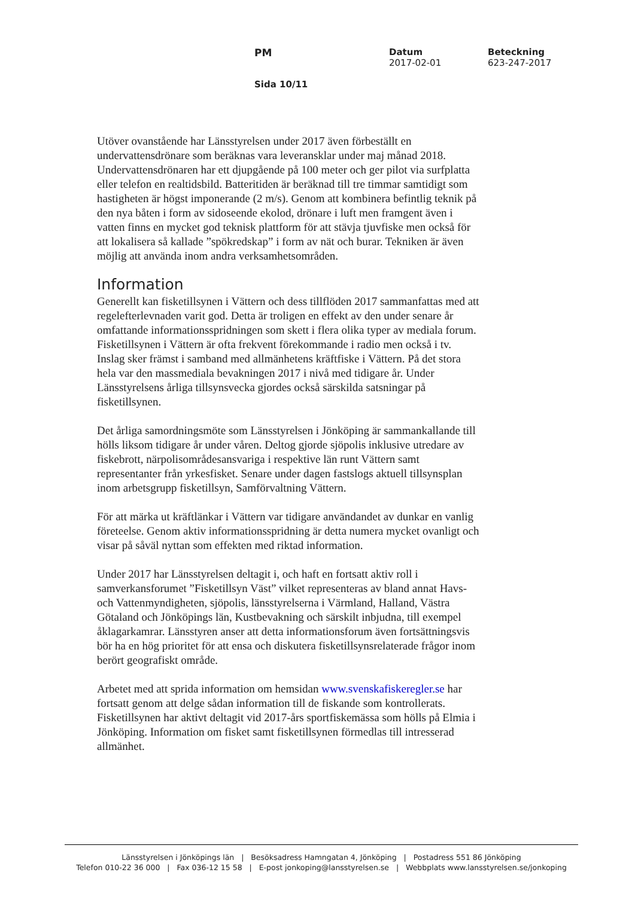PM Datum
2017-02-01
Beteckning
623-247-2017
Sida 10/11
Utöver ovanstående har Länsstyrelsen under 2017 även förbeställt en undervattensdrönare som beräknas vara leveransklar under maj månad 2018. Undervattensdrönaren har ett djupgående på 100 meter och ger pilot via surfplatta eller telefon en realtidsbild. Batteritiden är beräknad till tre timmar samtidigt som hastigheten är högst imponerande (2 m/s). Genom att kombinera befintlig teknik på den nya båten i form av sidoseende ekolod, drönare i luft men framgent även i vatten finns en mycket god teknisk plattform för att stävja tjuvfiske men också för att lokalisera så kallade ”spökredskap” i form av nät och burar. Tekniken är även möjlig att använda inom andra verksamhetsområden.
Information
Generellt kan fisketillsynen i Vättern och dess tillflöden 2017 sammanfattas med att regelefterlevnaden varit god. Detta är troligen en effekt av den under senare år omfattande informationsspridningen som skett i flera olika typer av mediala forum. Fisketillsynen i Vättern är ofta frekvent förekommande i radio men också i tv. Inslag sker främst i samband med allmänhetens kräftfiske i Vättern. På det stora hela var den massmediala bevakningen 2017 i nivå med tidigare år. Under Länsstyrelsens årliga tillsynsvecka gjordes också särskilda satsningar på fisketillsynen.
Det årliga samordningsmöte som Länsstyrelsen i Jönköping är sammankallande till hölls liksom tidigare år under våren. Deltog gjorde sjöpolis inklusive utredare av fiskebrott, närpolisområdesansvariga i respektive län runt Vättern samt representanter från yrkesfisket. Senare under dagen fastslogs aktuell tillsynsplan inom arbetsgrupp fisketillsyn, Samförvaltning Vättern.
För att märka ut kräftlänkar i Vättern var tidigare användandet av dunkar en vanlig företeelse. Genom aktiv informationsspridning är detta numera mycket ovanligt och visar på såväl nyttan som effekten med riktad information.
Under 2017 har Länsstyrelsen deltagit i, och haft en fortsatt aktiv roll i samverkansforumet ”Fisketillsyn Väst” vilket representeras av bland annat Havs- och Vattenmyndigheten, sjöpolis, länsstyrelserna i Värmland, Halland, Västra Götaland och Jönköpings län, Kustbevakning och särskilt inbjudna, till exempel åklagarkamrar. Länsstyren anser att detta informationsforum även fortsättningsvis bör ha en hög prioritet för att ensa och diskutera fisketillsynsrelaterade frågor inom berört geografiskt område.
Arbetet med att sprida information om hemsidan www.svenskafiskeregler.se har fortsatt genom att delge sådan information till de fiskande som kontrollerats. Fisketillsynen har aktivt deltagit vid 2017-års sportfiskemässa som hölls på Elmia i Jönköping. Information om fisket samt fisketillsynen förmedlas till intresserad allmänhet.
Länsstyrelsen i Jönköpings län | Besöksadress Hamngatan 4, Jönköping | Postadress 551 86 Jönköping
Telefon 010-22 36 000 | Fax 036-12 15 58 | E-post jonkoping@lansstyrelsen.se | Webbplats www.lansstyrelsen.se/jonkoping